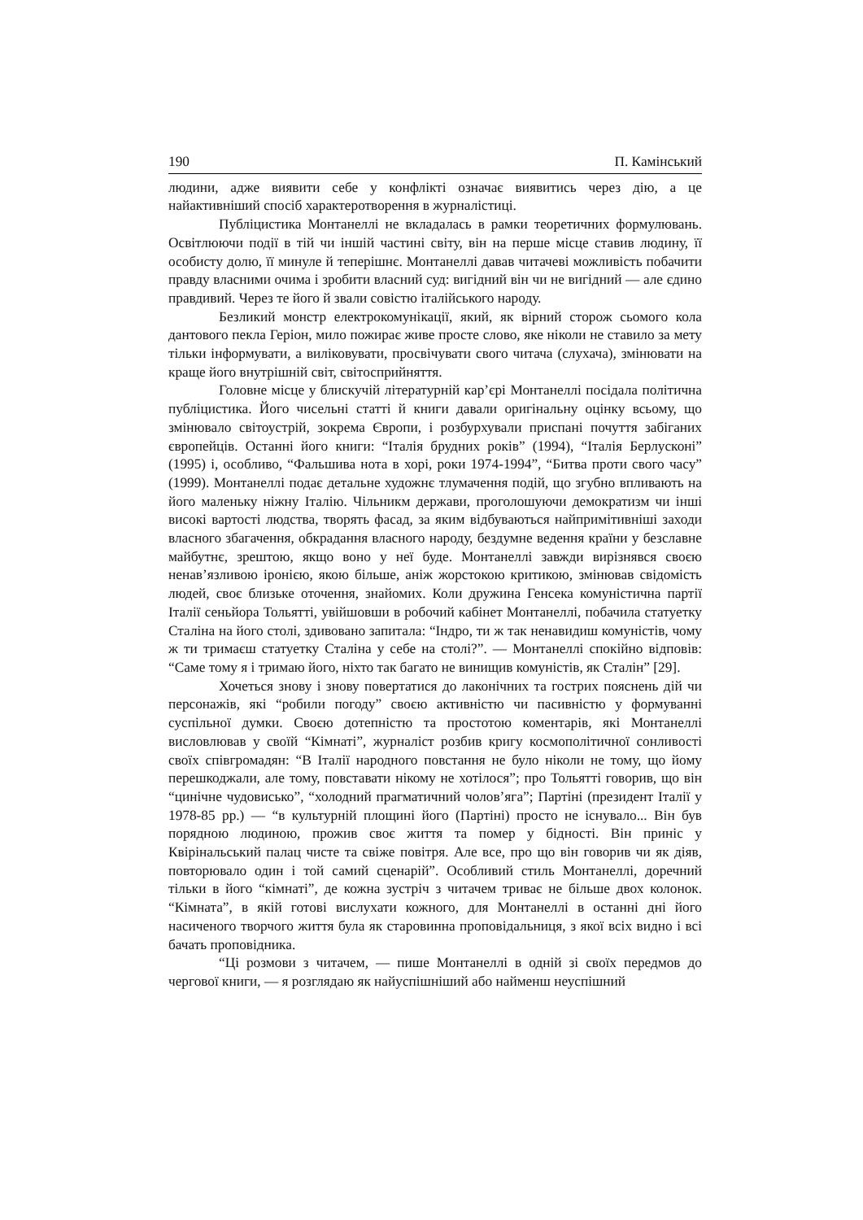190 П. Камінський
людини, адже виявити себе у конфлікті означає виявитись через дію, а це найактивніший спосіб характеротворення в журналістиці.
Публіцистика Монтанеллі не вкладалась в рамки теоретичних формулювань. Освітлюючи події в тій чи іншій частині світу, він на перше місце ставив людину, її особисту долю, її минуле й теперішнє. Монтанеллі давав читачеві можливість побачити правду власними очима і зробити власний суд: вигідний він чи не вигідний — але єдино правдивий. Через те його й звали совістю італійського народу.
Безликий монстр електрокомунікації, який, як вірний сторож сьомого кола дантового пекла Геріон, мило пожирає живе просте слово, яке ніколи не ставило за мету тільки інформувати, а виліковувати, просвічувати свого читача (слухача), змінювати на краще його внутрішній світ, світосприйняття.
Головне місце у блискучій літературній кар’єрі Монтанеллі посідала політична публіцистика. Його чисельні статті й книги давали оригінальну оцінку всьому, що змінювало світоустрій, зокрема Європи, і розбурхували приспані почуття забіганих європейців. Останні його книги: “Італія брудних років” (1994), “Італія Берлусконі” (1995) і, особливо, “Фальшива нота в хорі, роки 1974-1994”, “Битва проти свого часу” (1999). Монтанеллі подає детальне художнє тлумачення подій, що згубно впливають на його маленьку ніжну Італію. Чільникм держави, проголошуючи демократизм чи інші високі вартості людства, творять фасад, за яким відбуваються найпримітивніші заходи власного збагачення, обкрадання власного народу, бездумне ведення країни у безславне майбутнє, зрештою, якщо воно у неї буде. Монтанеллі завжди вирізнявся своєю ненав’язливою іронією, якою більше, аніж жорстокою критикою, змінював свідомість людей, своє близьке оточення, знайомих. Коли дружина Генсека комуністична партії Італії сеньйора Тольятті, увійшовши в робочий кабінет Монтанеллі, побачила статуетку Сталіна на його столі, здивовано запитала: “Індро, ти ж так ненавидиш комуністів, чому ж ти тримаєш статуетку Сталіна у себе на столі?”. — Монтанеллі спокійно відповів: “Саме тому я і тримаю його, ніхто так багато не винищив комуністів, як Сталін” [29].
Хочеться знову і знову повертатися до лаконічних та гострих пояснень дій чи персонажів, які “робили погоду” своєю активністю чи пасивністю у формуванні суспільної думки. Своєю дотепністю та простотою коментарів, які Монтанеллі висловлював у своїй “Кімнаті”, журналіст розбив кригу космополітичної сонливості своїх співгромадян: “В Італії народного повстання не було ніколи не тому, що йому перешкоджали, але тому, повставати нікому не хотілося”; про Тольятті говорив, що він “цинічне чудовисько”, “холодний прагматичний чолов’яга”; Партіні (президент Італії у 1978-85 рр.) — “в культурній площині його (Партіні) просто не існувало... Він був порядною людиною, прожив своє життя та помер у бідності. Він приніс у Квірінальський палац чисте та свіже повітря. Але все, про що він говорив чи як діяв, повторювало один і той самий сценарій”. Особливий стиль Монтанеллі, доречний тільки в його “кімнаті”, де кожна зустріч з читачем триває не більше двох колонок. “Кімната”, в якій готові вислухати кожного, для Монтанеллі в останні дні його насиченого творчого життя була як старовинна проповідальниця, з якої всіх видно і всі бачать проповідника.
“Ці розмови з читачем, — пише Монтанеллі в одній зі своїх передмов до чергової книги, — я розглядаю як найуспішніший або найменш неуспішний